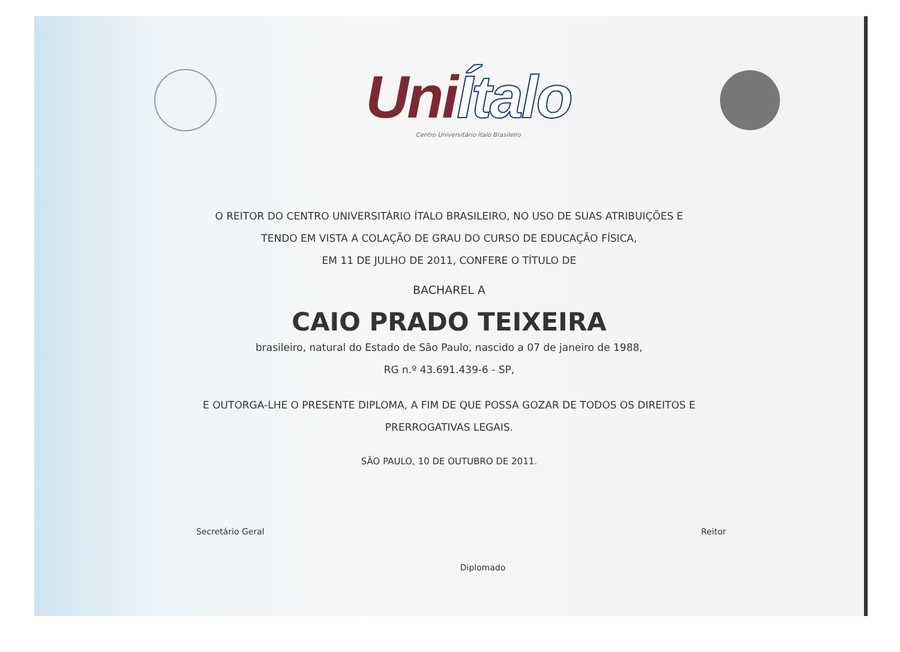UniÍtalo
Centro Universitário Ítalo Brasileiro
O REITOR DO CENTRO UNIVERSITÁRIO ÍTALO BRASILEIRO, NO USO DE SUAS ATRIBUIÇÕES E
TENDO EM VISTA A COLAÇÃO DE GRAU DO CURSO DE EDUCAÇÃO FÍSICA,
EM 11 DE JULHO DE 2011, CONFERE O TÍTULO DE
BACHAREL A
CAIO PRADO TEIXEIRA
brasileiro, natural do Estado de São Paulo, nascido a 07 de janeiro de 1988,
RG n.º 43.691.439-6 - SP,
E OUTORGA-LHE O PRESENTE DIPLOMA, A FIM DE QUE POSSA GOZAR DE TODOS OS DIREITOS E
PRERROGATIVAS LEGAIS.
SÃO PAULO, 10 DE OUTUBRO DE 2011.
Secretário Geral Diplomado Reitor